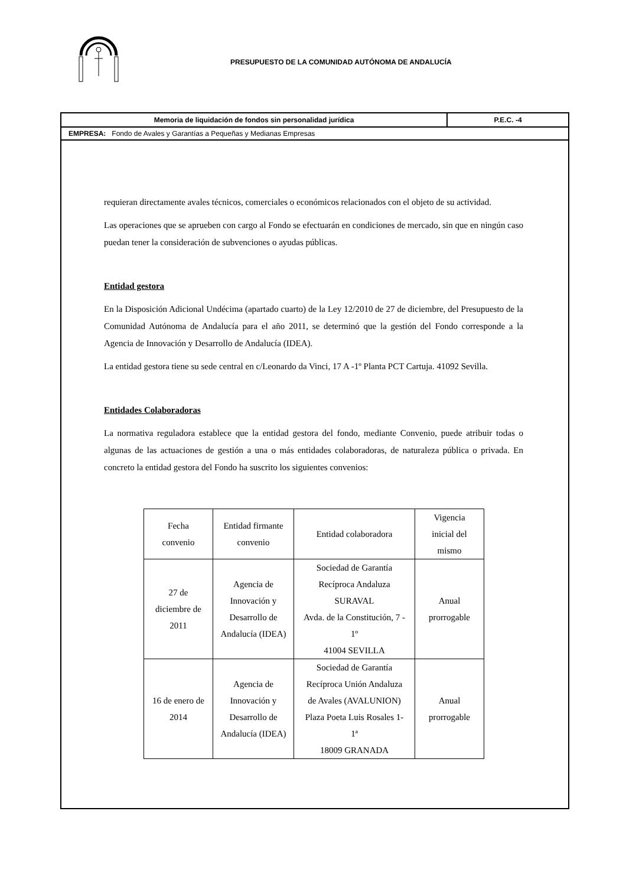PRESUPUESTO DE LA COMUNIDAD AUTÓNOMA DE ANDALUCÍA
Memoria de liquidación de fondos sin personalidad jurídica
P.E.C. -4
EMPRESA: Fondo de Avales y Garantías a Pequeñas y Medianas Empresas
requieran directamente avales técnicos, comerciales o económicos relacionados con el objeto de su actividad.
Las operaciones que se aprueben con cargo al Fondo se efectuarán en condiciones de mercado, sin que en ningún caso puedan tener la consideración de subvenciones o ayudas públicas.
Entidad gestora
En la Disposición Adicional Undécima (apartado cuarto) de la Ley 12/2010 de 27 de diciembre, del Presupuesto de la Comunidad Autónoma de Andalucía para el año 2011, se determinó que la gestión del Fondo corresponde a la Agencia de Innovación y Desarrollo de Andalucía (IDEA).
La entidad gestora tiene su sede central en c/Leonardo da Vinci, 17 A -1º Planta PCT Cartuja. 41092 Sevilla.
Entidades Colaboradoras
La normativa reguladora establece que la entidad gestora del fondo, mediante Convenio, puede atribuir todas o algunas de las actuaciones de gestión a una o más entidades colaboradoras, de naturaleza pública o privada. En concreto la entidad gestora del Fondo ha suscrito los siguientes convenios:
| Fecha convenio | Entidad firmante convenio | Entidad colaboradora | Vigencia inicial del mismo |
| 27 de diciembre de 2011 | Agencia de Innovación y Desarrollo de Andalucía (IDEA) | Sociedad de Garantía Recíproca Andaluza SURAVAL Avda. de la Constitución, 7 - 1º 41004 SEVILLA | Anual prorrogable |
| 16 de enero de 2014 | Agencia de Innovación y Desarrollo de Andalucía (IDEA) | Sociedad de Garantía Recíproca Unión Andaluza de Avales (AVALUNION) Plaza Poeta Luis Rosales 1- 1ª 18009 GRANADA | Anual prorrogable |